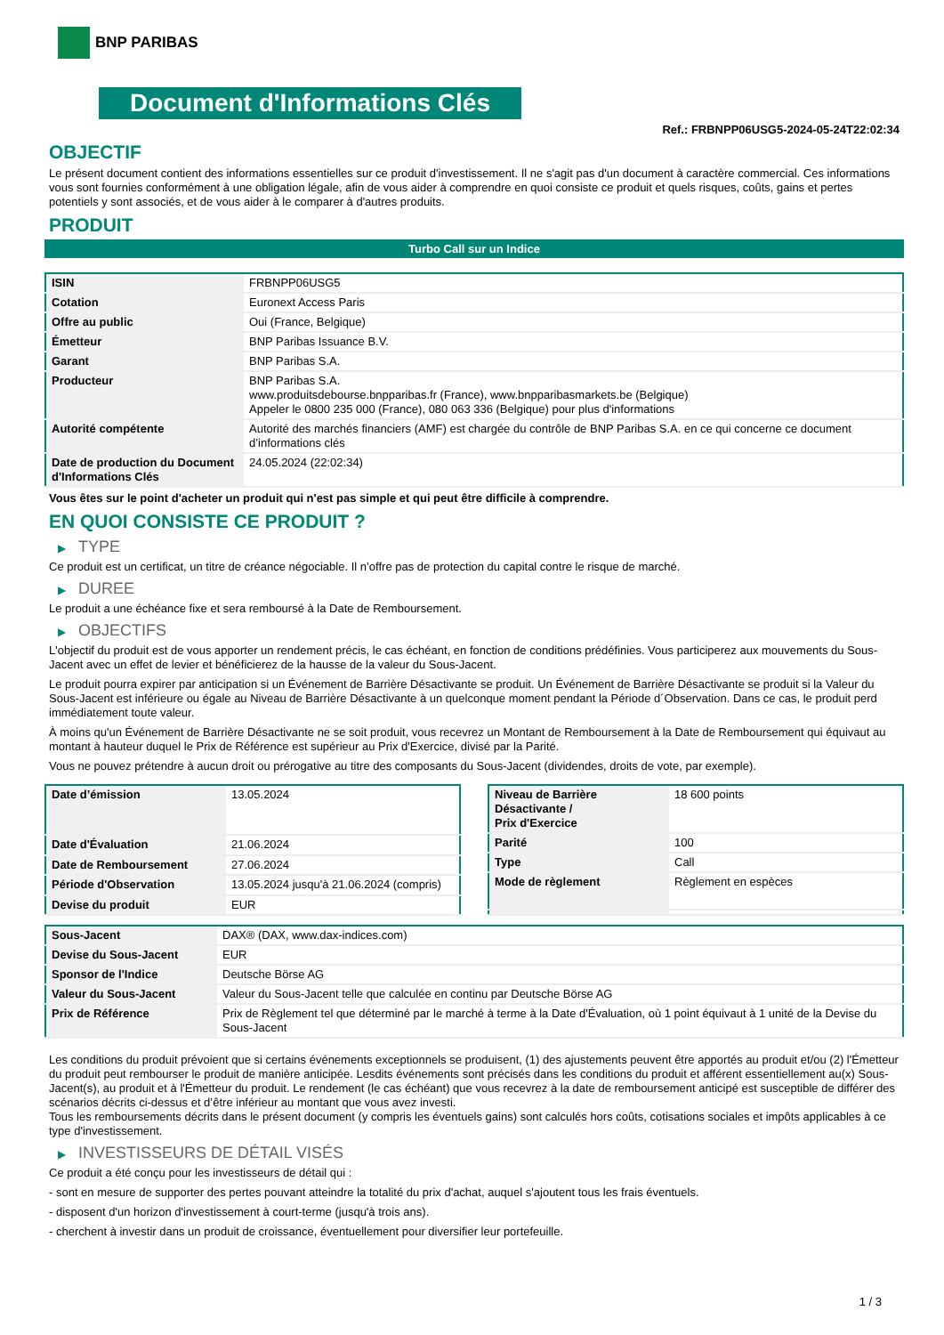BNP PARIBAS
Document d'Informations Clés
Ref.: FRBNPP06USG5-2024-05-24T22:02:34
OBJECTIF
Le présent document contient des informations essentielles sur ce produit d'investissement. Il ne s'agit pas d'un document à caractère commercial. Ces informations vous sont fournies conformément à une obligation légale, afin de vous aider à comprendre en quoi consiste ce produit et quels risques, coûts, gains et pertes potentiels y sont associés, et de vous aider à le comparer à d'autres produits.
PRODUIT
Turbo Call sur un Indice
| ISIN | FRBNPP06USG5 |
| Cotation | Euronext Access Paris |
| Offre au public | Oui (France, Belgique) |
| Émetteur | BNP Paribas Issuance B.V. |
| Garant | BNP Paribas S.A. |
| Producteur | BNP Paribas S.A. www.produitsdebourse.bnpparibas.fr (France), www.bnpparibasmarkets.be (Belgique) Appeler le 0800 235 000 (France), 080 063 336 (Belgique) pour plus d'informations |
| Autorité compétente | Autorité des marchés financiers (AMF) est chargée du contrôle de BNP Paribas S.A. en ce qui concerne ce document d’informations clés |
| Date de production du Document d'Informations Clés | 24.05.2024 (22:02:34) |
Vous êtes sur le point d'acheter un produit qui n'est pas simple et qui peut être difficile à comprendre.
EN QUOI CONSISTE CE PRODUIT ?
▶ TYPE
Ce produit est un certificat, un titre de créance négociable. Il n’offre pas de protection du capital contre le risque de marché.
▶ DUREE
Le produit a une échéance fixe et sera remboursé à la Date de Remboursement.
▶ OBJECTIFS
L'objectif du produit est de vous apporter un rendement précis, le cas échéant, en fonction de conditions prédéfinies. Vous participerez aux mouvements du Sous-Jacent avec un effet de levier et bénéficierez de la hausse de la valeur du Sous-Jacent.
Le produit pourra expirer par anticipation si un Événement de Barrière Désactivante se produit. Un Événement de Barrière Désactivante se produit si la Valeur du Sous-Jacent est inférieure ou égale au Niveau de Barrière Désactivante à un quelconque moment pendant la Période d´Observation. Dans ce cas, le produit perd immédiatement toute valeur.
À moins qu'un Événement de Barrière Désactivante ne se soit produit, vous recevrez un Montant de Remboursement à la Date de Remboursement qui équivaut au montant à hauteur duquel le Prix de Référence est supérieur au Prix d'Exercice, divisé par la Parité.
Vous ne pouvez prétendre à aucun droit ou prérogative au titre des composants du Sous-Jacent (dividendes, droits de vote, par exemple).
| Date d’émission | 13.05.2024 |
| Date d'Évaluation | 21.06.2024 |
| Date de Remboursement | 27.06.2024 |
| Période d'Observation | 13.05.2024 jusqu'à 21.06.2024 (compris) |
| Devise du produit | EUR |
| Niveau de Barrière Désactivante / Prix d'Exercice | 18 600 points |
| Parité | 100 |
| Type | Call |
| Mode de règlement | Règlement en espèces |
| Sous-Jacent | DAX® (DAX, www.dax-indices.com) |
| Devise du Sous-Jacent | EUR |
| Sponsor de l'Indice | Deutsche Börse AG |
| Valeur du Sous-Jacent | Valeur du Sous-Jacent telle que calculée en continu par Deutsche Börse AG |
| Prix de Référence | Prix de Règlement tel que déterminé par le marché à terme à la Date d'Évaluation, où 1 point équivaut à 1 unité de la Devise du Sous-Jacent |
Les conditions du produit prévoient que si certains événements exceptionnels se produisent, (1) des ajustements peuvent être apportés au produit et/ou (2) l'Émetteur du produit peut rembourser le produit de manière anticipée. Lesdits événements sont précisés dans les conditions du produit et afférent essentiellement au(x) Sous-Jacent(s), au produit et à l'Émetteur du produit. Le rendement (le cas échéant) que vous recevrez à la date de remboursement anticipé est susceptible de différer des scénarios décrits ci-dessus et d’être inférieur au montant que vous avez investi.
Tous les remboursements décrits dans le présent document (y compris les éventuels gains) sont calculés hors coûts, cotisations sociales et impôts applicables à ce type d'investissement.
▶ INVESTISSEURS DE DÉTAIL VISÉS
Ce produit a été conçu pour les investisseurs de détail qui :
- sont en mesure de supporter des pertes pouvant atteindre la totalité du prix d'achat, auquel s'ajoutent tous les frais éventuels.
- disposent d'un horizon d'investissement à court-terme (jusqu'à trois ans).
- cherchent à investir dans un produit de croissance, éventuellement pour diversifier leur portefeuille.
1 / 3